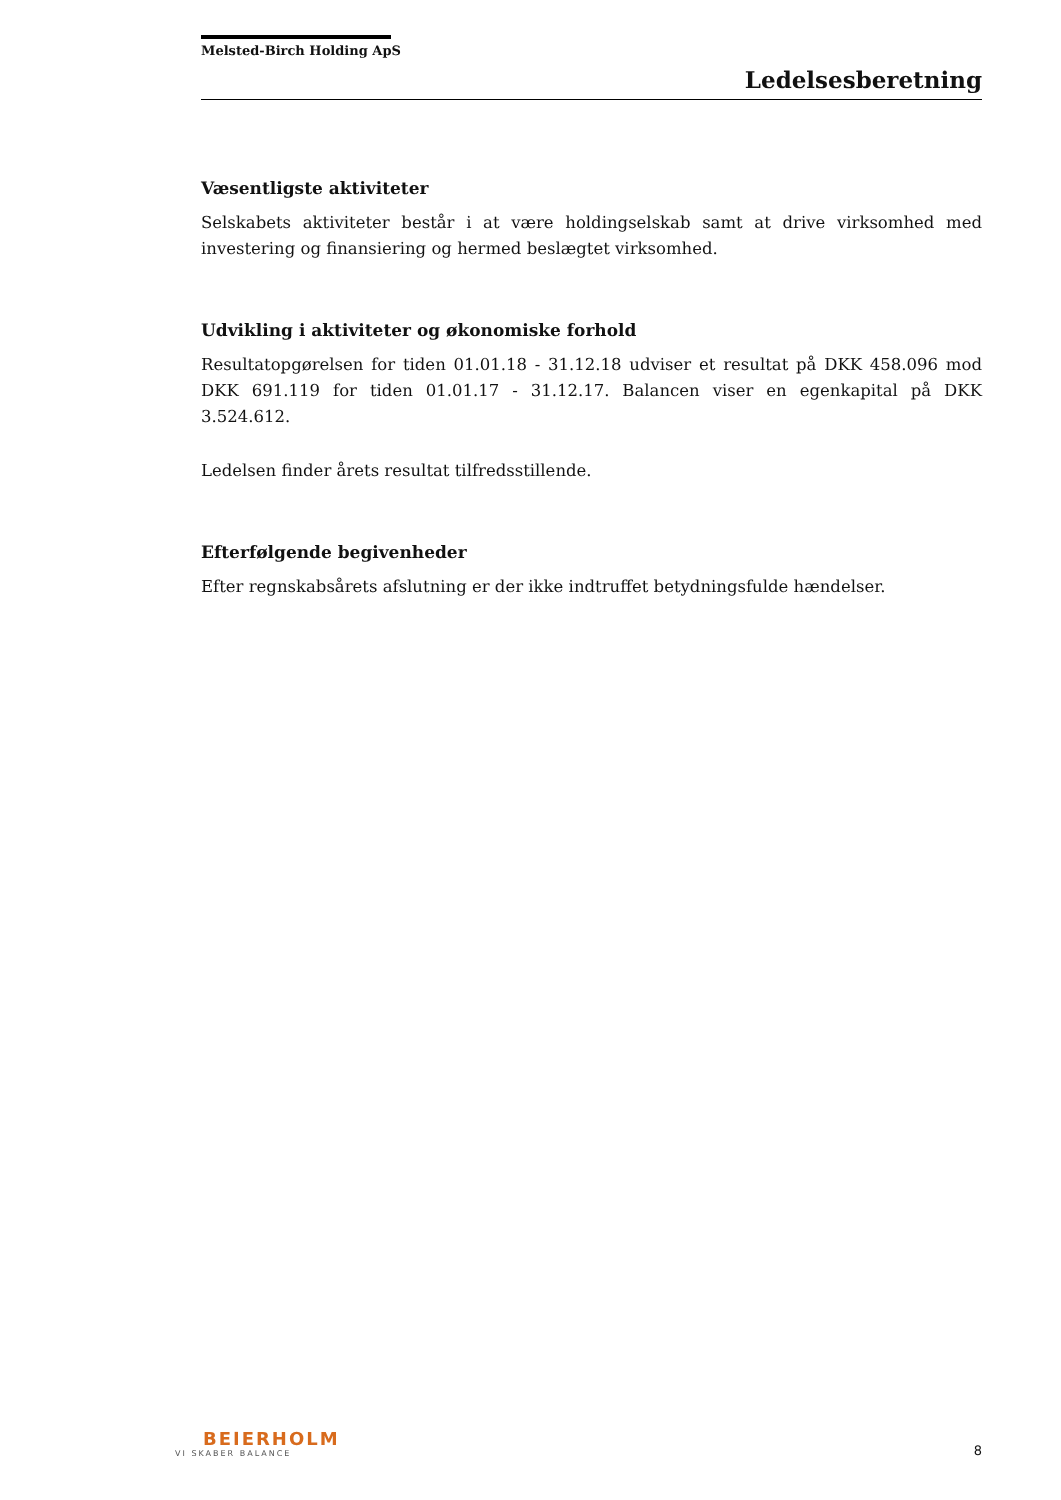Melsted-Birch Holding ApS
Ledelsesberetning
Væsentligste aktiviteter
Selskabets aktiviteter består i at være holdingselskab samt at drive virksomhed med investering og finansiering og hermed beslægtet virksomhed.
Udvikling i aktiviteter og økonomiske forhold
Resultatopgørelsen for tiden 01.01.18 - 31.12.18 udviser et resultat på DKK 458.096 mod DKK 691.119 for tiden 01.01.17 - 31.12.17. Balancen viser en egenkapital på DKK 3.524.612.
Ledelsen finder årets resultat tilfredsstillende.
Efterfølgende begivenheder
Efter regnskabsårets afslutning er der ikke indtruffet betydningsfulde hændelser.
BEIERHOLM
VI SKABER BALANCE
8